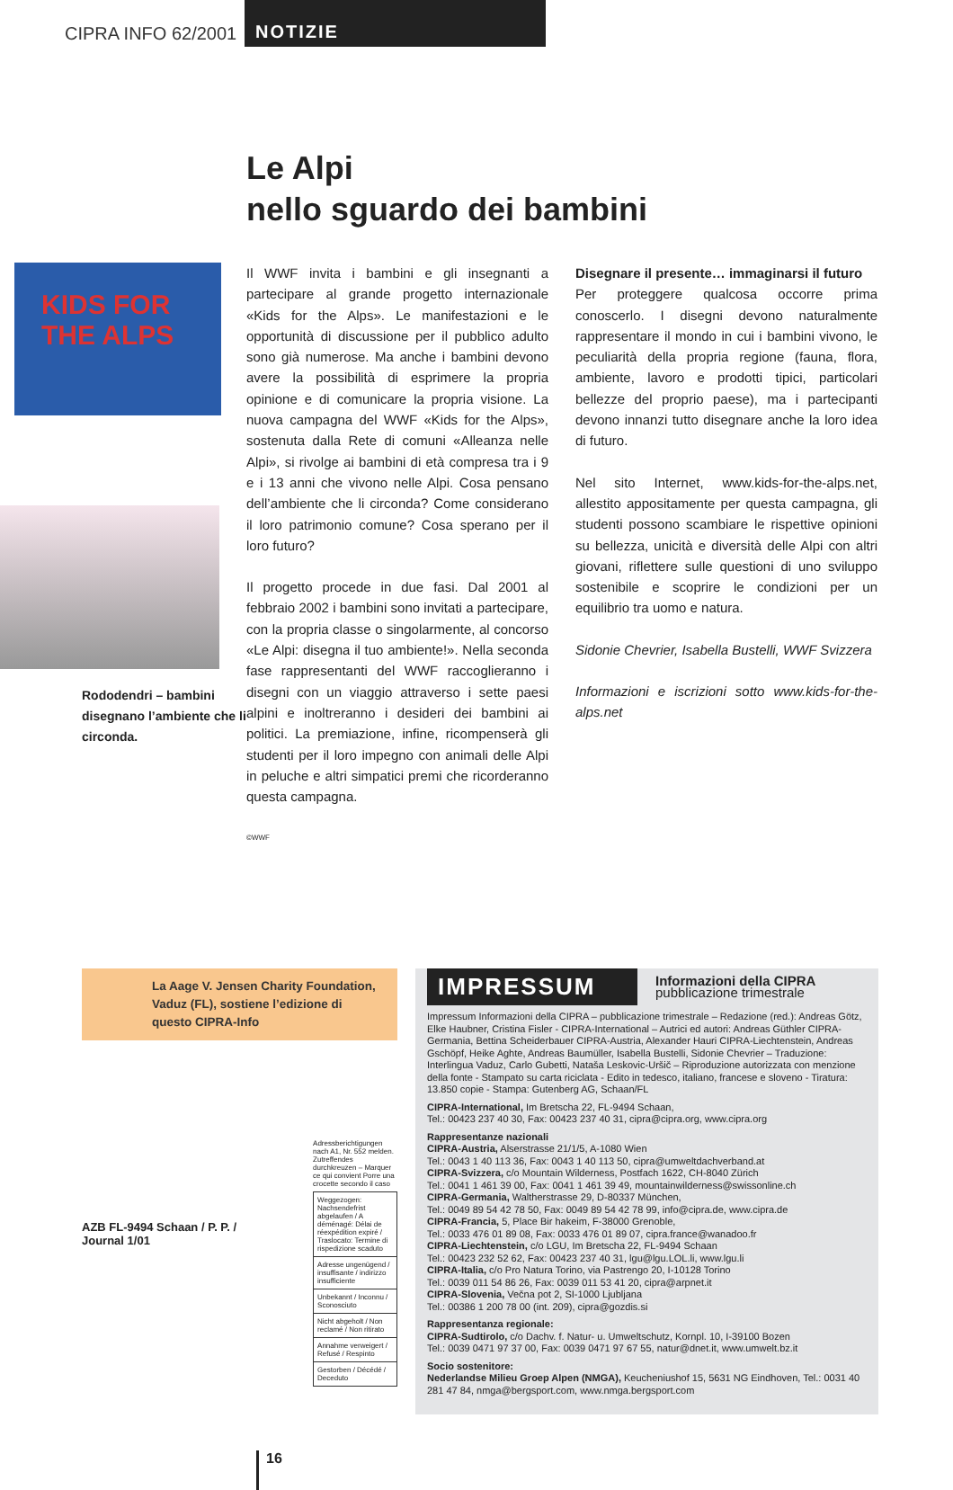CIPRA INFO 62/2001
NOTIZIE
Le Alpi
nello sguardo dei bambini
KIDS FOR THE ALPS
Rododendri – bambini disegnano l’ambiente che li circonda.
Il WWF invita i bambini e gli insegnanti a partecipare al grande progetto internazionale «Kids for the Alps». Le manifestazioni e le opportunità di discussione per il pubblico adulto sono già numerose. Ma anche i bambini devono avere la possibilità di esprimere la propria opinione e di comunicare la propria visione. La nuova campagna del WWF «Kids for the Alps», sostenuta dalla Rete di comuni «Alleanza nelle Alpi», si rivolge ai bambini di età compresa tra i 9 e i 13 anni che vivono nelle Alpi. Cosa pensano dell’ambiente che li circonda? Come considerano il loro patrimonio comune? Cosa sperano per il loro futuro?
Il progetto procede in due fasi. Dal 2001 al febbraio 2002 i bambini sono invitati a partecipare, con la propria classe o singolarmente, al concorso «Le Alpi: disegna il tuo ambiente!». Nella seconda fase rappresentanti del WWF raccoglieranno i disegni con un viaggio attraverso i sette paesi alpini e inoltreranno i desideri dei bambini ai politici. La premiazione, infine, ricompenserà gli studenti per il loro impegno con animali delle Alpi in peluche e altri simpatici premi che ricorderanno questa campagna.
©WWF
Disegnare il presente… immaginarsi il futuro
Per proteggere qualcosa occorre prima conoscerlo. I disegni devono naturalmente rappresentare il mondo in cui i bambini vivono, le peculiarità della propria regione (fauna, flora, ambiente, lavoro e prodotti tipici, particolari bellezze del proprio paese), ma i partecipanti devono innanzi tutto disegnare anche la loro idea di futuro.
Nel sito Internet, www.kids-for-the-alps.net, allestito appositamente per questa campagna, gli studenti possono scambiare le rispettive opinioni su bellezza, unicità e diversità delle Alpi con altri giovani, riflettere sulle questioni di uno sviluppo sostenibile e scoprire le condizioni per un equilibrio tra uomo e natura.
Sidonie Chevrier, Isabella Bustelli, WWF Svizzera
Informazioni e iscrizioni sotto www.kids-for-the-alps.net
La Aage V. Jensen Charity Foundation, Vaduz (FL), sostiene l’edizione di questo CIPRA-Info
AZB FL-9494 Schaan / P. P. / Journal 1/01
Adressberichtigungen nach A1, Nr. 552 melden. Zutreffendes durchkreuzen – Marquer ce qui convient Porre una crocette secondo il caso
| Weggezogen: Nachsendefrist abgelaufen / A déménagé: Délai de réexpédition expiré / Traslocato: Termine di rispedizione scaduto |
| Adresse ungenügend / insuffisante / indirizzo insufficiente |
| Unbekannt / Inconnu / Sconosciuto |
| Nicht abgeholt / Non reclamé / Non ritirato |
| Annahme verweigert / Refusé / Respinto |
| Gestorben / Décédé / Deceduto |
IMPRESSUM
Informazioni della CIPRA
pubblicazione trimestrale
Impressum Informazioni della CIPRA – pubblicazione trimestrale – Redazione (red.): Andreas Götz, Elke Haubner, Cristina Fisler - CIPRA-International – Autrici ed autori: Andreas Güthler CIPRA-Germania, Bettina Scheiderbauer CIPRA-Austria, Alexander Hauri CIPRA-Liechtenstein, Andreas Gschöpf, Heike Aghte, Andreas Baumüller, Isabella Bustelli, Sidonie Chevrier – Traduzione: Interlingua Vaduz, Carlo Gubetti, Nataša Leskovic-Uršič – Riproduzione autorizzata con menzione della fonte - Stampato su carta riciclata - Edito in tedesco, italiano, francese e sloveno - Tiratura: 13.850 copie - Stampa: Gutenberg AG, Schaan/FL
CIPRA-International, Im Bretscha 22, FL-9494 Schaan,
Tel.: 00423 237 40 30, Fax: 00423 237 40 31, cipra@cipra.org, www.cipra.org
Rappresentanze nazionali
CIPRA-Austria, Alserstrasse 21/1/5, A-1080 Wien
Tel.: 0043 1 40 113 36, Fax: 0043 1 40 113 50, cipra@umweltdachverband.at
CIPRA-Svizzera, c/o Mountain Wilderness, Postfach 1622, CH-8040 Zürich
Tel.: 0041 1 461 39 00, Fax: 0041 1 461 39 49, mountainwilderness@swissonline.ch
CIPRA-Germania, Waltherstrasse 29, D-80337 München,
Tel.: 0049 89 54 42 78 50, Fax: 0049 89 54 42 78 99, info@cipra.de, www.cipra.de
CIPRA-Francia, 5, Place Bir hakeim, F-38000 Grenoble,
Tel.: 0033 476 01 89 08, Fax: 0033 476 01 89 07, cipra.france@wanadoo.fr
CIPRA-Liechtenstein, c/o LGU, Im Bretscha 22, FL-9494 Schaan
Tel.: 00423 232 52 62, Fax: 00423 237 40 31, lgu@lgu.LOL.li, www.lgu.li
CIPRA-Italia, c/o Pro Natura Torino, via Pastrengo 20, I-10128 Torino
Tel.: 0039 011 54 86 26, Fax: 0039 011 53 41 20, cipra@arpnet.it
CIPRA-Slovenia, Večna pot 2, SI-1000 Ljubljana
Tel.: 00386 1 200 78 00 (int. 209), cipra@gozdis.si
Rappresentanza regionale:
CIPRA-Sudtirolo, c/o Dachv. f. Natur- u. Umweltschutz, Kornpl. 10, I-39100 Bozen
Tel.: 0039 0471 97 37 00, Fax: 0039 0471 97 67 55, natur@dnet.it, www.umwelt.bz.it
Socio sostenitore:
Nederlandse Milieu Groep Alpen (NMGA), Keucheniushof 15, 5631 NG Eindhoven, Tel.: 0031 40 281 47 84, nmga@bergsport.com, www.nmga.bergsport.com
16